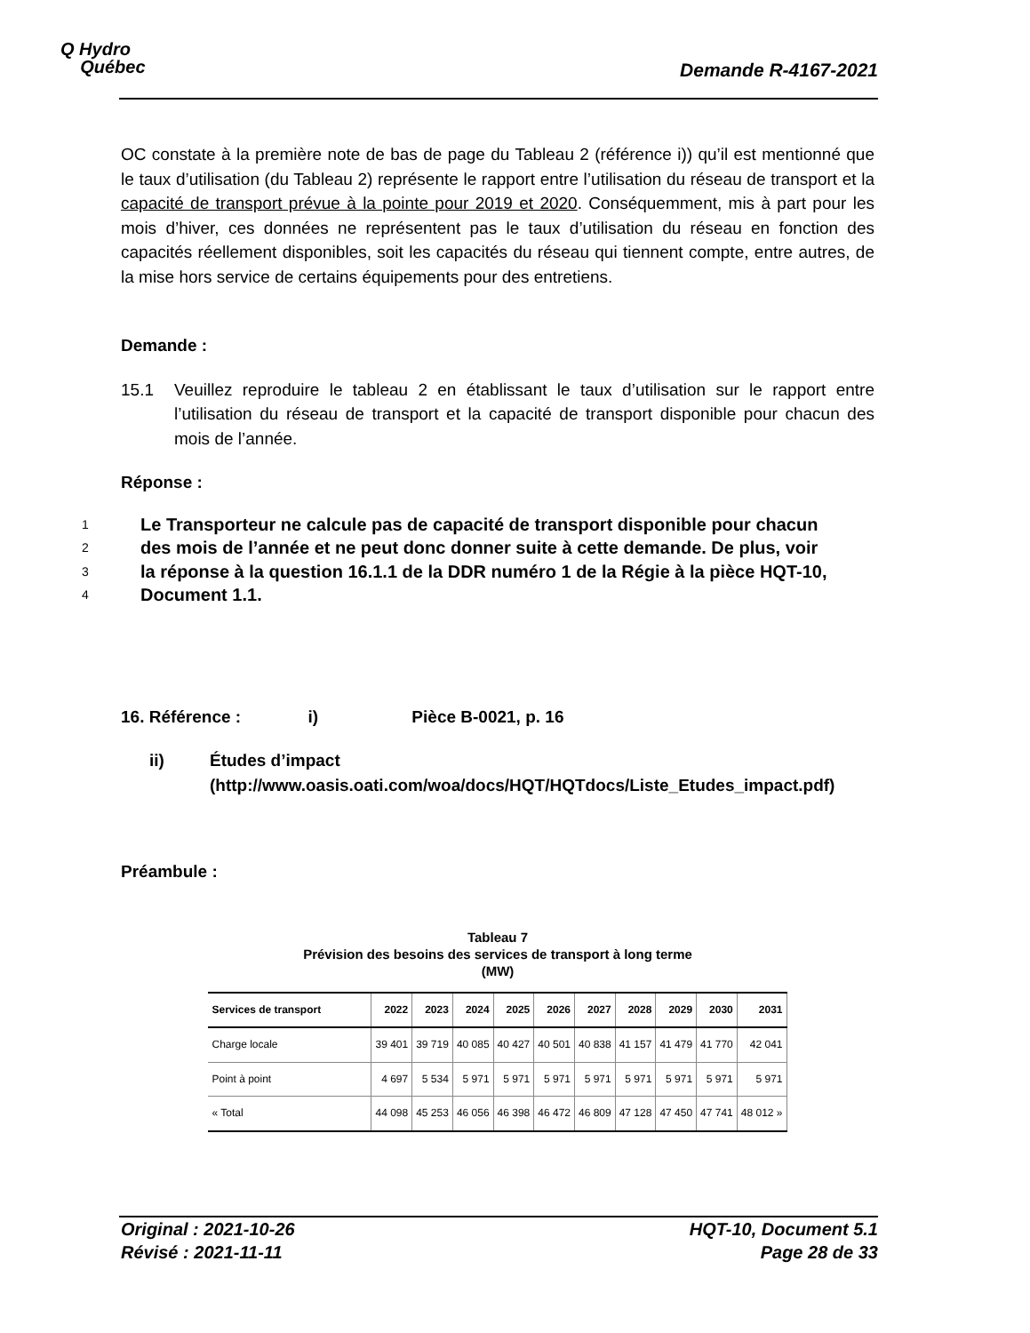Q Hydro
Québec
Demande R-4167-2021
OC constate à la première note de bas de page du Tableau 2 (référence i)) qu’il est mentionné que le taux d’utilisation (du Tableau 2) représente le rapport entre l’utilisation du réseau de transport et la capacité de transport prévue à la pointe pour 2019 et 2020. Conséquemment, mis à part pour les mois d’hiver, ces données ne représentent pas le taux d’utilisation du réseau en fonction des capacités réellement disponibles, soit les capacités du réseau qui tiennent compte, entre autres, de la mise hors service de certains équipements pour des entretiens.
Demande :
15.1 Veuillez reproduire le tableau 2 en établissant le taux d’utilisation sur le rapport entre l’utilisation du réseau de transport et la capacité de transport disponible pour chacun des mois de l’année.
Réponse :
1 Le Transporteur ne calcule pas de capacité de transport disponible pour chacun
2 des mois de l’année et ne peut donc donner suite à cette demande. De plus, voir
3 la réponse à la question 16.1.1 de la DDR numéro 1 de la Régie à la pièce HQT-10,
4 Document 1.1.
16. Référence : i) Pièce B-0021, p. 16
ii) Études d’impact
(http://www.oasis.oati.com/woa/docs/HQT/HQTdocs/Liste_Etudes_impact.pdf)
Préambule :
Tableau 7
Prévision des besoins des services de transport à long terme
(MW)
| Services de transport | 2022 | 2023 | 2024 | 2025 | 2026 | 2027 | 2028 | 2029 | 2030 | 2031 |
| --- | --- | --- | --- | --- | --- | --- | --- | --- | --- | --- |
| Charge locale | 39 401 | 39 719 | 40 085 | 40 427 | 40 501 | 40 838 | 41 157 | 41 479 | 41 770 | 42 041 |
| Point à point | 4 697 | 5 534 | 5 971 | 5 971 | 5 971 | 5 971 | 5 971 | 5 971 | 5 971 | 5 971 |
| « Total | 44 098 | 45 253 | 46 056 | 46 398 | 46 472 | 46 809 | 47 128 | 47 450 | 47 741 | 48 012 » |
Original : 2021-10-26
Révisé : 2021-11-11
HQT-10, Document 5.1
Page 28 de 33